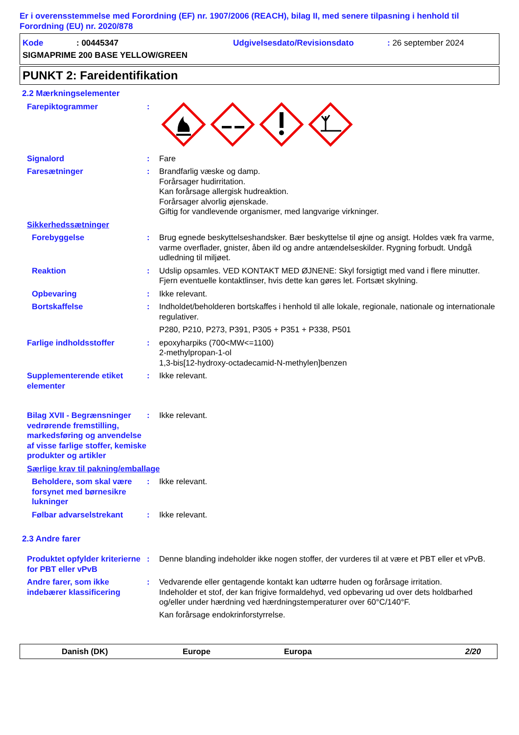Er i overensstemmelse med Forordning (EF) nr. 1907/2006 (REACH), bilag II, med senere tilpasning i henhold til Forordning (EU) nr. 2020/878
Kode: 00445347 Udgivelsesdato/Revisionsdato: 26 september 2024
SIGMAPRIME 200 BASE YELLOW/GREEN
PUNKT 2: Fareidentifikation
2.2 Mærkningselementer
Farepiktogrammer :
Signalord : Fare
Faresætninger : Brandfarlig væske og damp.
Forårsager hudirritation.
Kan forårsage allergisk hudreaktion.
Forårsager alvorlig øjenskade.
Giftig for vandlevende organismer, med langvarige virkninger.
Sikkerhedssætninger
Forebyggelse : Brug egnede beskyttelseshandsker. Bær beskyttelse til øjne og ansigt. Holdes væk fra varme, varme overflader, gnister, åben ild og andre antændelseskilder. Rygning forbudt. Undgå udledning til miljøet.
Reaktion : Udslip opsamles. VED KONTAKT MED ØJNENE: Skyl forsigtigt med vand i flere minutter. Fjern eventuelle kontaktlinser, hvis dette kan gøres let. Fortsæt skylning.
Opbevaring : Ikke relevant.
Bortskaffelse : Indholdet/beholderen bortskaffes i henhold til alle lokale, regionale, nationale og internationale regulativer.
P280, P210, P273, P391, P305 + P351 + P338, P501
Farlige indholdsstoffer : epoxyharpiks (700<MW<=1100)
2-methylpropan-1-ol
1,3-bis[12-hydroxy-octadecamid-N-methylen]benzen
Supplementerende etiket elementer
: Ikke relevant.
Bilag XVII - Begrænsninger vedrørende fremstilling, markedsføring og anvendelse af visse farlige stoffer, kemiske produkter og artikler
: Ikke relevant.
Særlige krav til pakning/emballage
Beholdere, som skal være forsynet med børnesikre lukninger
: Ikke relevant.
Følbar advarselstrekant : Ikke relevant.
2.3 Andre farer
Produktet opfylder kriterierne for PBT eller vPvB
: Denne blanding indeholder ikke nogen stoffer, der vurderes til at være et PBT eller et vPvB.
Andre farer, som ikke indebærer klassificering
: Vedvarende eller gentagende kontakt kan udtørre huden og forårsage irritation.
Indeholder et stof, der kan frigive formaldehyd, ved opbevaring ud over dets holdbarhed og/eller under hærdning ved hærdningstemperaturer over 60°C/140°F.
Kan forårsage endokrinforstyrrelse.
Danish (DK) Europe Europa 2/20